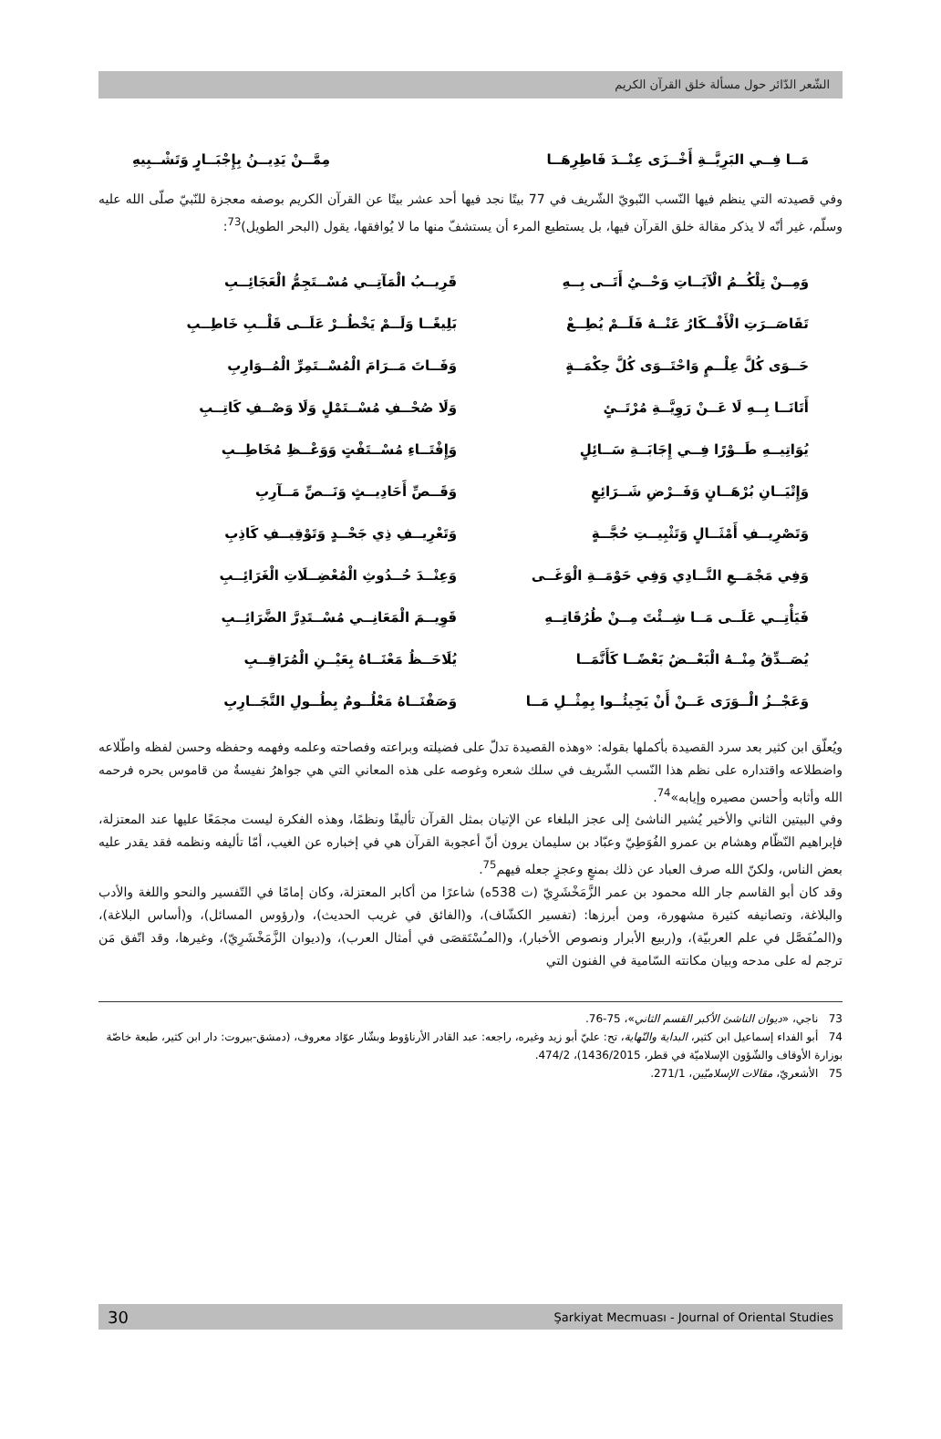الشّعر الدّائر حول مسألة خلق القرآن الكريم
مَــا فِــي البَرِيَّــةِ أَخْــزَى عِنْــدَ فَاطِرِهَــا مِمَّــنْ يَدِيــنُ بِإِجْبَــارٍ وَتَشْــبِيهِ
وفي قصيدته التي ينظم فيها النّسب النّبويّ الشّريف في 77 بيتًا نجد فيها أحد عشر بيتًا عن القرآن الكريم بوصفه معجزة للنّبيّ صلّى الله عليه وسلّم، غير أنّه لا يذكر مقالة خلق القرآن فيها، بل يستطيع المرء أن يستشفّ منها ما لا يُوافقها، يقول (البحر الطويل)<sup>73</sup>:
وَمِــنْ تِلْكُــمُ الْآيَــاتِ وَحْــيٌ أَتَــى بِــهِ
قَرِيــبُ الْمَآتِــي مُسْــتَجِمُّ الْعَجَائِــبِ
تَقَاصَــرَتِ الْأَفْــكَارُ عَنْــهُ فَلَــمْ يُطِــعْ
بَلِيغًــا وَلَــمْ يَخْطُــرْ عَلَــى قَلْــبِ خَاطِــبِ
حَــوَى كُلَّ عِلْــمٍ وَاحْتَــوَى كُلَّ حِكْمَــةٍ
وَفَــاتَ مَــرَامَ الْمُسْــتَمِرِّ الْمُــوَارِبِ
أَتَانَــا بِــهِ لَا عَــنْ رَوِيَّــةِ مُرْتَــئٍ
وَلَا صُحْــفِ مُسْــتَمْلٍ وَلَا وَصْــفِ كَاتِــبِ
يُوَاتِيــهِ طَــوْرًا فِــي إِجَابَــةِ سَــائِلٍ
وَإِفْتَــاءِ مُسْــتَفْتٍ وَوَعْــظِ مُخَاطِــبِ
وَإِتْيَــانِ بُرْهَــانٍ وَفَــرْضِ شَــرَائِعٍ
وَقَــصِّ أَحَادِيــثٍ وَنَــصِّ مَــآرِبِ
وَتَصْرِيــفِ أَمْثَــالٍ وَتَثْبِيــتِ حُجَّــةٍ
وَتَعْرِيــفِ ذِي جَحْــدٍ وَتَوْقِيــفِ كَاذِبِ
وَفِي مَجْمَــعِ النَّــادِي وَفِي حَوْمَــةِ الْوَغَــى
وَعِنْــدَ حُــدُوثِ الْمُعْضِــلَاتِ الْغَرَائِــبِ
فَيَأْتِــي عَلَــى مَــا شِــئْتَ مِــنْ طُرُقَاتِــهِ
قَوِيــمَ الْمَعَانِــي مُسْــتَدِرَّ الضَّرَائِــبِ
يُصَــدِّقُ مِنْــهُ الْبَعْــضُ بَعْضًــا كَأَنَّمَــا
يُلَاحَــظُ مَعْنَــاهُ بِعَيْــنِ الْمُرَاقِــبِ
وَعَجْــزُ الْــوَرَى عَــنْ أَنْ يَجِيئُــوا بِمِثْــلِ مَــا
وَصَفْنَــاهُ مَعْلُــومٌ بِطُــولِ التَّجَــارِبِ
ويُعلّق ابن كثير بعد سرد القصيدة بأكملها بقوله: «وهذه القصيدة تدلّ على فضيلته وبراعته وفصاحته وعلمه وفهمه وحفظه وحسن لفظه واطّلاعه واضطلاعه واقتداره على نظم هذا النّسب الشّريف في سلك شعره وغوصه على هذه المعاني التي هي جواهرُ نفيسةٌ من قاموس بحره فرحمه الله وأثابه وأحسن مصيره وإيابه»<sup>74</sup>.
وفي البيتين الثاني والأخير يُشير الناشئ إلى عجز البلغاء عن الإتيان بمثل القرآن تأليفًا ونظمًا، وهذه الفكرة ليست مجمَعًا عليها عند المعتزلة، فإبراهيم النّظّام وهشام بن عمرو الفُوَطِيّ وعبّاد بن سليمان يرون أنّ أعجوبة القرآن هي في إخباره عن الغيب، أمّا تأليفه ونظمه فقد يقدر عليه بعض الناس، ولكنّ الله صرف العباد عن ذلك بمنعٍ وعجزٍ جعله فيهم<sup>75</sup>.
وقد كان أبو القاسم جار الله محمود بن عمر الزَّمَخْشَرِيّ (ت 538ه) شاعرًا من أكابر المعتزلة، وكان إمامًا في التّفسير والنحو واللغة والأدب والبلاغة، وتصانيفه كثيرة مشهورة، ومن أبرزها: (تفسير الكشّاف)، و(الفائق في غريب الحديث)، و(رؤوس المسائل)، و(أساس البلاغة)، و(المـُفَصَّل في علم العربيّة)، و(ربيع الأبرار ونصوص الأخبار)، و(المـُسْتَقصَى في أمثال العرب)، و(ديوان الزَّمَخْشَرِيّ)، وغيرها، وقد اتّفق مَن ترجم له على مدحه وبيان مكانته السّامية في الفنون التي
73 ناجي، «ديوان الناشئ الأكبر القسم الثاني»، 75-76.
74 أبو الفداء إسماعيل ابن كثير، البداية والنّهاية، تح: عليّ أبو زيد وغيره، راجعه: عبد القادر الأرناؤوط وبشّار عوّاد معروف، (دمشق-بيروت: دار ابن كثير، طبعة خاصّة بوزارة الأوقاف والشّؤون الإسلاميّة في قطر، 1436/2015)، 474/2.
75 الأشعريّ، مقالات الإسلاميّين، 271/1.
30 Şarkiyat Mecmuası - Journal of Oriental Studies